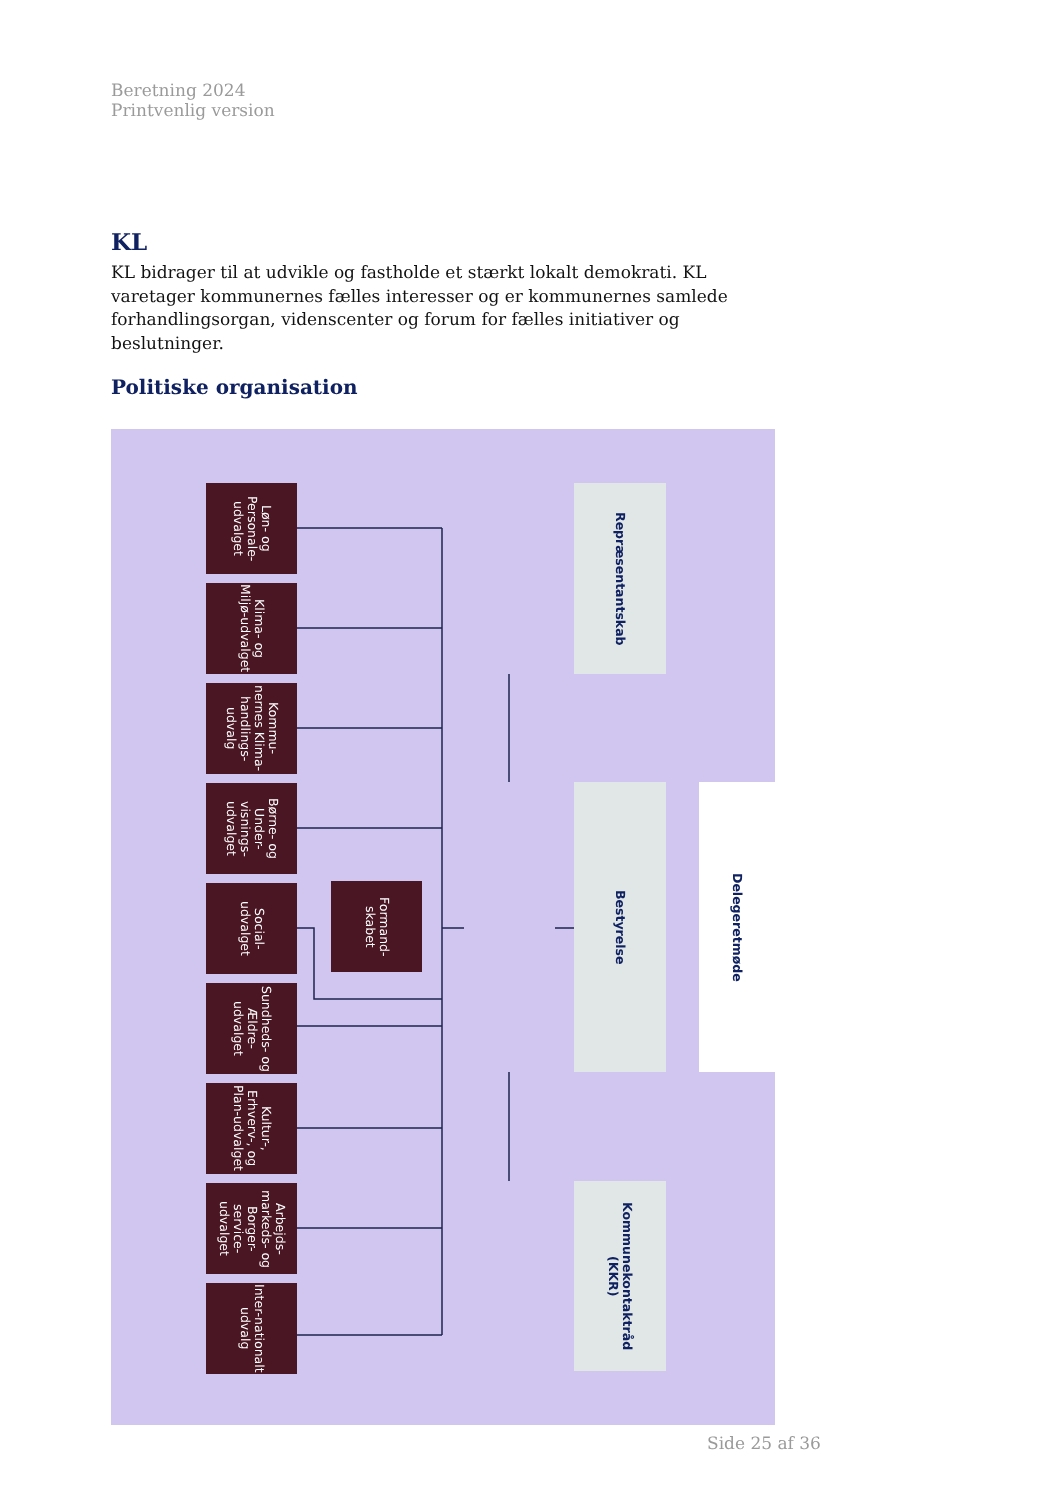Beretning 2024
Printvenlig version
KL
KL bidrager til at udvikle og fastholde et stærkt lokalt demokrati. KL varetager kommunernes fælles interesser og er kommunernes samlede forhandlingsorgan, videnscenter og forum for fælles initiativer og beslutninger.
Politiske organisation
Repræsentantskab
Løn- og Personale-udvalget
Klima- og Miljø-udvalget
Kommu-nernes Klima-handlings-udvalg
Bestyrelse
Delegeretmøde
Børne- og Under-visnings-udvalget
Social-udvalget
Formand-skabet
Sundheds- og Ældre-udvalget
Kultur-, Erhverv-, og Plan-udvalget
Kommunekontaktråd (KKR)
Arbejds-markeds- og Borger-service-udvalget
Inter-nationalt udvalg
Side 25 af 36